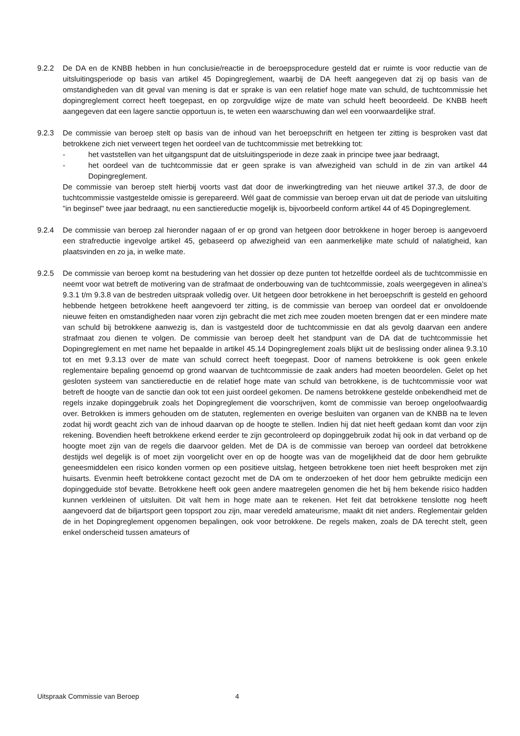9.2.2 De DA en de KNBB hebben in hun conclusie/reactie in de beroepsprocedure gesteld dat er ruimte is voor reductie van de uitsluitingsperiode op basis van artikel 45 Dopingreglement, waarbij de DA heeft aangegeven dat zij op basis van de omstandigheden van dit geval van mening is dat er sprake is van een relatief hoge mate van schuld, de tuchtcommissie het dopingreglement correct heeft toegepast, en op zorgvuldige wijze de mate van schuld heeft beoordeeld. De KNBB heeft aangegeven dat een lagere sanctie opportuun is, te weten een waarschuwing dan wel een voorwaardelijke straf.
9.2.3 De commissie van beroep stelt op basis van de inhoud van het beroepschrift en hetgeen ter zitting is besproken vast dat betrokkene zich niet verweert tegen het oordeel van de tuchtcommissie met betrekking tot:
- het vaststellen van het uitgangspunt dat de uitsluitingsperiode in deze zaak in principe twee jaar bedraagt,
- het oordeel van de tuchtcommissie dat er geen sprake is van afwezigheid van schuld in de zin van artikel 44 Dopingreglement.
De commissie van beroep stelt hierbij voorts vast dat door de inwerkingtreding van het nieuwe artikel 37.3, de door de tuchtcommissie vastgestelde omissie is gerepareerd. Wél gaat de commissie van beroep ervan uit dat de periode van uitsluiting "in beginsel" twee jaar bedraagt, nu een sanctiereductie mogelijk is, bijvoorbeeld conform artikel 44 of 45 Dopingreglement.
9.2.4 De commissie van beroep zal hieronder nagaan of er op grond van hetgeen door betrokkene in hoger beroep is aangevoerd een strafreductie ingevolge artikel 45, gebaseerd op afwezigheid van een aanmerkelijke mate schuld of nalatigheid, kan plaatsvinden en zo ja, in welke mate.
9.2.5 De commissie van beroep komt na bestudering van het dossier op deze punten tot hetzelfde oordeel als de tuchtcommissie en neemt voor wat betreft de motivering van de strafmaat de onderbouwing van de tuchtcommissie, zoals weergegeven in alinea’s 9.3.1 t/m 9.3.8 van de bestreden uitspraak volledig over. Uit hetgeen door betrokkene in het beroepschrift is gesteld en gehoord hebbende hetgeen betrokkene heeft aangevoerd ter zitting, is de commissie van beroep van oordeel dat er onvoldoende nieuwe feiten en omstandigheden naar voren zijn gebracht die met zich mee zouden moeten brengen dat er een mindere mate van schuld bij betrokkene aanwezig is, dan is vastgesteld door de tuchtcommissie en dat als gevolg daarvan een andere strafmaat zou dienen te volgen. De commissie van beroep deelt het standpunt van de DA dat de tuchtcommissie het Dopingreglement en met name het bepaalde in artikel 45.14 Dopingreglement zoals blijkt uit de beslissing onder alinea 9.3.10 tot en met 9.3.13 over de mate van schuld correct heeft toegepast. Door of namens betrokkene is ook geen enkele reglementaire bepaling genoemd op grond waarvan de tuchtcommissie de zaak anders had moeten beoordelen. Gelet op het gesloten systeem van sanctiereductie en de relatief hoge mate van schuld van betrokkene, is de tuchtcommissie voor wat betreft de hoogte van de sanctie dan ook tot een juist oordeel gekomen. De namens betrokkene gestelde onbekendheid met de regels inzake dopinggebruik zoals het Dopingreglement die voorschrijven, komt de commissie van beroep ongeloofwaardig over. Betrokken is immers gehouden om de statuten, reglementen en overige besluiten van organen van de KNBB na te leven zodat hij wordt geacht zich van de inhoud daarvan op de hoogte te stellen. Indien hij dat niet heeft gedaan komt dan voor zijn rekening. Bovendien heeft betrokkene erkend eerder te zijn gecontroleerd op dopinggebruik zodat hij ook in dat verband op de hoogte moet zijn van de regels die daarvoor gelden. Met de DA is de commissie van beroep van oordeel dat betrokkene destijds wel degelijk is of moet zijn voorgelicht over en op de hoogte was van de mogelijkheid dat de door hem gebruikte geneesmiddelen een risico konden vormen op een positieve uitslag, hetgeen betrokkene toen niet heeft besproken met zijn huisarts. Evenmin heeft betrokkene contact gezocht met de DA om te onderzoeken of het door hem gebruikte medicijn een dopinggeduide stof bevatte. Betrokkene heeft ook geen andere maatregelen genomen die het bij hem bekende risico hadden kunnen verkleinen of uitsluiten. Dit valt hem in hoge mate aan te rekenen. Het feit dat betrokkene tenslotte nog heeft aangevoerd dat de biljartsport geen topsport zou zijn, maar veredeld amateurisme, maakt dit niet anders. Reglementair gelden de in het Dopingreglement opgenomen bepalingen, ook voor betrokkene. De regels maken, zoals de DA terecht stelt, geen enkel onderscheid tussen amateurs of
Uitspraak Commissie van Beroep 4